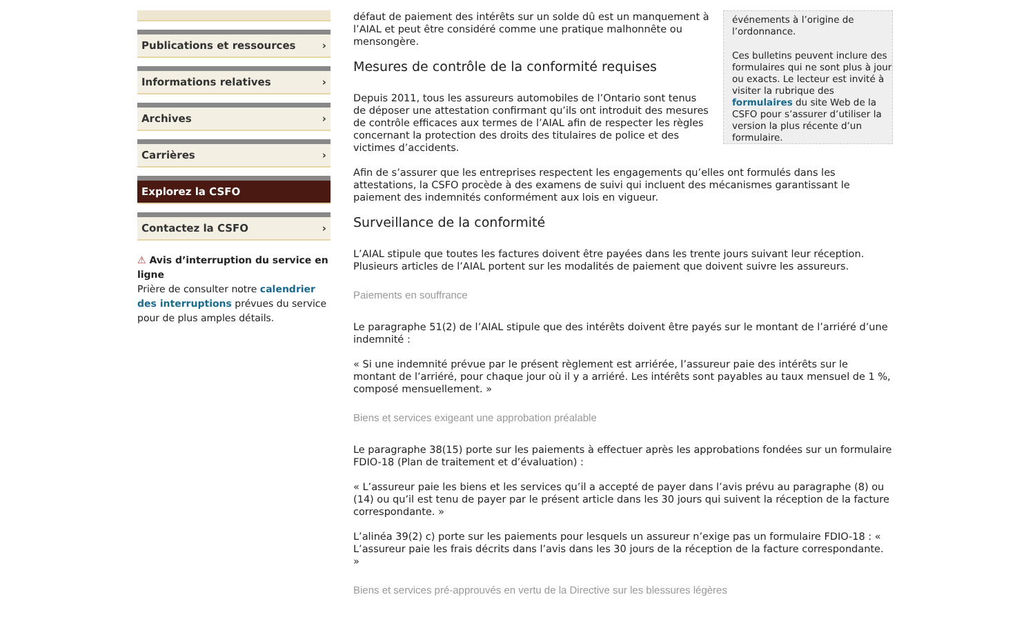Publications et ressources ›
Informations relatives ›
Archives ›
Carrières ›
Explorez la CSFO
Contactez la CSFO ›
⚠ Avis d’interruption du service en ligne
Prière de consulter notre calendrier des interruptions prévues du service pour de plus amples détails.
événements à l’origine de l’ordonnance.
Ces bulletins peuvent inclure des formulaires qui ne sont plus à jour ou exacts. Le lecteur est invité à visiter la rubrique des formulaires du site Web de la CSFO pour s’assurer d’utiliser la version la plus récente d’un formulaire.
défaut de paiement des intérêts sur un solde dû est un manquement à l’AIAL et peut être considéré comme une pratique malhonnête ou mensongère.
Mesures de contrôle de la conformité requises
Depuis 2011, tous les assureurs automobiles de l’Ontario sont tenus de déposer une attestation confirmant qu’ils ont introduit des mesures de contrôle efficaces aux termes de l’AIAL afin de respecter les règles concernant la protection des droits des titulaires de police et des victimes d’accidents.
Afin de s’assurer que les entreprises respectent les engagements qu’elles ont formulés dans les attestations, la CSFO procède à des examens de suivi qui incluent des mécanismes garantissant le paiement des indemnités conformément aux lois en vigueur.
Surveillance de la conformité
L’AIAL stipule que toutes les factures doivent être payées dans les trente jours suivant leur réception. Plusieurs articles de l’AIAL portent sur les modalités de paiement que doivent suivre les assureurs.
Paiements en souffrance
Le paragraphe 51(2) de l’AIAL stipule que des intérêts doivent être payés sur le montant de l’arriéré d’une indemnité :
« Si une indemnité prévue par le présent règlement est arriérée, l’assureur paie des intérêts sur le montant de l’arriéré, pour chaque jour où il y a arriéré. Les intérêts sont payables au taux mensuel de 1 %, composé mensuellement. »
Biens et services exigeant une approbation préalable
Le paragraphe 38(15) porte sur les paiements à effectuer après les approbations fondées sur un formulaire FDIO-18 (Plan de traitement et d’évaluation) :
« L’assureur paie les biens et les services qu’il a accepté de payer dans l’avis prévu au paragraphe (8) ou (14) ou qu’il est tenu de payer par le présent article dans les 30 jours qui suivent la réception de la facture correspondante. »
L’alinéa 39(2) c) porte sur les paiements pour lesquels un assureur n’exige pas un formulaire FDIO-18 : « L’assureur paie les frais décrits dans l’avis dans les 30 jours de la réception de la facture correspondante. »
Biens et services pré-approuvés en vertu de la Directive sur les blessures légères